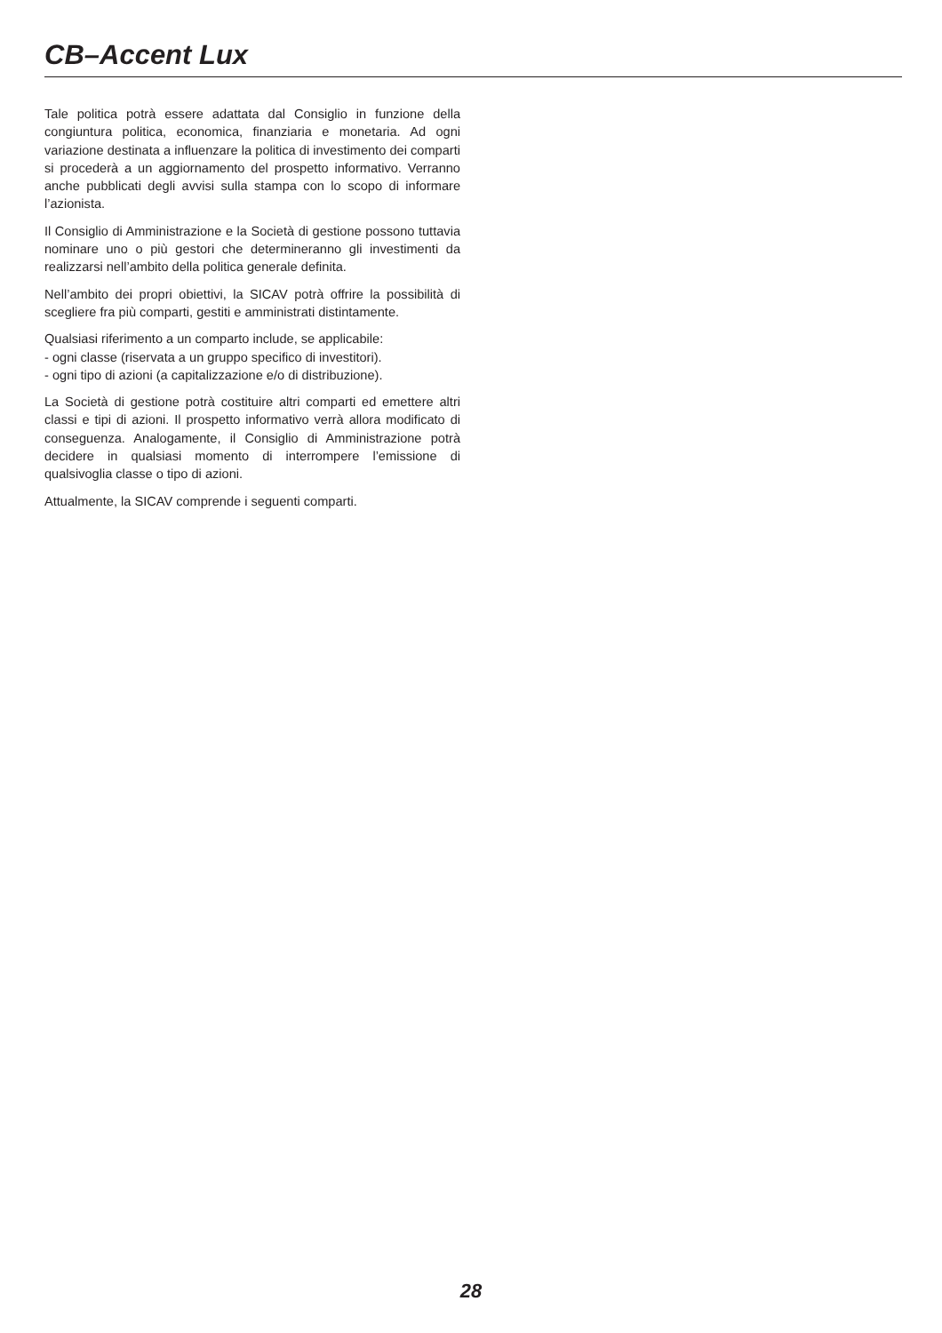CB–Accent Lux
Tale politica potrà essere adattata dal Consiglio in funzione della congiuntura politica, economica, finanziaria e monetaria. Ad ogni variazione destinata a influenzare la politica di investimento dei comparti si procederà a un aggiornamento del prospetto informativo. Verranno anche pubblicati degli avvisi sulla stampa con lo scopo di informare l’azionista.
Il Consiglio di Amministrazione e la Società di gestione possono tuttavia nominare uno o più gestori che determineranno gli investimenti da realizzarsi nell’ambito della politica generale definita.
Nell’ambito dei propri obiettivi, la SICAV potrà offrire la possibilità di scegliere fra più comparti, gestiti e amministrati distintamente.
Qualsiasi riferimento a un comparto include, se applicabile:
- ogni classe (riservata a un gruppo specifico di investitori).
- ogni tipo di azioni (a capitalizzazione e/o di distribuzione).
La Società di gestione potrà costituire altri comparti ed emettere altri classi e tipi di azioni. Il prospetto informativo verrà allora modificato di conseguenza. Analogamente, il Consiglio di Amministrazione potrà decidere in qualsiasi momento di interrompere l’emissione di qualsivoglia classe o tipo di azioni.
Attualmente, la SICAV comprende i seguenti comparti.
28